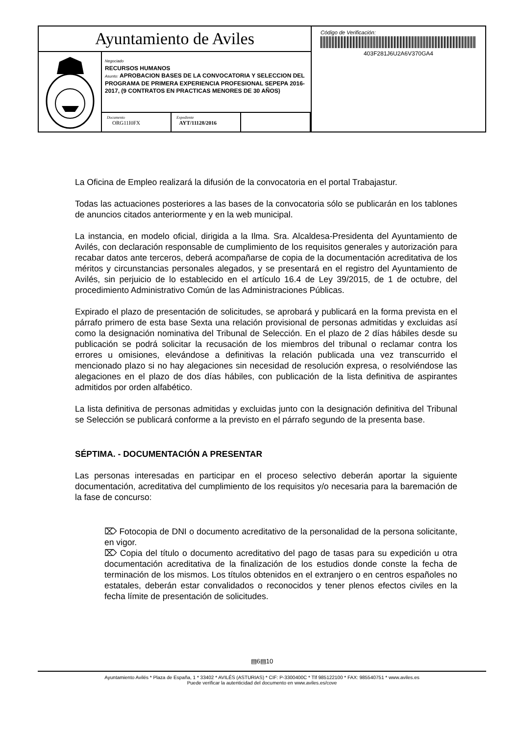Ayuntamiento de Aviles
Negociado
RECURSOS HUMANOS
Asunto: APROBACION BASES DE LA CONVOCATORIA Y SELECCION DEL PROGRAMA DE PRIMERA EXPERIENCIA PROFESIONAL SEPEPA 2016-2017, (9 CONTRATOS EN PRACTICAS MENORES DE 30 AÑOS)
Documento
ORG11I0FX
Expediente
AYT/11128/2016
Código de Verificación:
403F281J6U2A6V370GA4
La Oficina de Empleo realizará la difusión de la convocatoria en el portal Trabajastur.
Todas las actuaciones posteriores a las bases de la convocatoria sólo se publicarán en los tablones de anuncios citados anteriormente y en la web municipal.
La instancia, en modelo oficial, dirigida a la Ilma. Sra. Alcaldesa-Presidenta del Ayuntamiento de Avilés, con declaración responsable de cumplimiento de los requisitos generales y autorización para recabar datos ante terceros, deberá acompañarse de copia de la documentación acreditativa de los méritos y circunstancias personales alegados, y se presentará en el registro del Ayuntamiento de Avilés, sin perjuicio de lo establecido en el artículo 16.4 de Ley 39/2015, de 1 de octubre, del procedimiento Administrativo Común de las Administraciones Públicas.
Expirado el plazo de presentación de solicitudes, se aprobará y publicará en la forma prevista en el párrafo primero de esta base Sexta una relación provisional de personas admitidas y excluidas así como la designación nominativa del Tribunal de Selección. En el plazo de 2 días hábiles desde su publicación se podrá solicitar la recusación de los miembros del tribunal o reclamar contra los errores u omisiones, elevándose a definitivas la relación publicada una vez transcurrido el mencionado plazo si no hay alegaciones sin necesidad de resolución expresa, o resolviéndose las alegaciones en el plazo de dos días hábiles, con publicación de la lista definitiva de aspirantes admitidos por orden alfabético.
La lista definitiva de personas admitidas y excluidas junto con la designación definitiva del Tribunal se Selección se publicará conforme a la previsto en el párrafo segundo de la presenta base.
SÉPTIMA. - DOCUMENTACIÓN A PRESENTAR
Las personas interesadas en participar en el proceso selectivo deberán aportar la siguiente documentación, acreditativa del cumplimiento de los requisitos y/o necesaria para la baremación de la fase de concurso:
⌦ Fotocopia de DNI o documento acreditativo de la personalidad de la persona solicitante, en vigor.
⌦ Copia del título o documento acreditativo del pago de tasas para su expedición u otra documentación acreditativa de la finalización de los estudios donde conste la fecha de terminación de los mismos. Los títulos obtenidos en el extranjero o en centros españoles no estatales, deberán estar convalidados o reconocidos y tener plenos efectos civiles en la fecha límite de presentación de solicitudes.
▤6▤10
Ayuntamiento Avilés * Plaza de España, 1 * 33402 * AVILÉS (ASTURIAS) * CIF: P-3300400C * Tlf 985122100 * FAX: 985540751 * www.aviles.es
Puede verificar la autenticidad del documento en www.aviles.es/cove